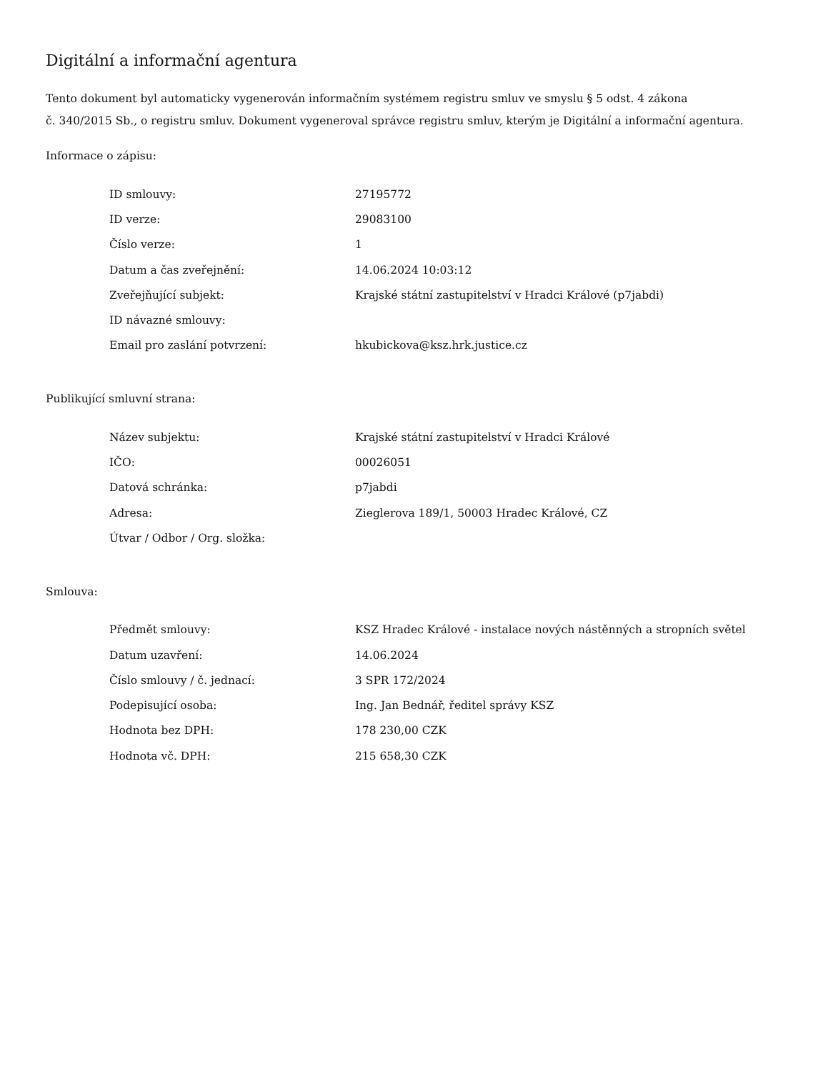Digitální a informační agentura
Tento dokument byl automaticky vygenerován informačním systémem registru smluv ve smyslu § 5 odst. 4 zákona
č. 340/2015 Sb., o registru smluv. Dokument vygeneroval správce registru smluv, kterým je Digitální a informační agentura.
Informace o zápisu:
| ID smlouvy: | 27195772 |
| ID verze: | 29083100 |
| Číslo verze: | 1 |
| Datum a čas zveřejnění: | 14.06.2024 10:03:12 |
| Zveřejňující subjekt: | Krajské státní zastupitelství v Hradci Králové (p7jabdi) |
| ID návazné smlouvy: | |
| Email pro zaslání potvrzení: | hkubickova@ksz.hrk.justice.cz |
Publikující smluvní strana:
| Název subjektu: | Krajské státní zastupitelství v Hradci Králové |
| IČO: | 00026051 |
| Datová schránka: | p7jabdi |
| Adresa: | Zieglerova 189/1, 50003 Hradec Králové, CZ |
| Útvar / Odbor / Org. složka: | |
Smlouva:
| Předmět smlouvy: | KSZ Hradec Králové - instalace nových nástěnných a stropních světel |
| Datum uzavření: | 14.06.2024 |
| Číslo smlouvy / č. jednací: | 3 SPR 172/2024 |
| Podepisující osoba: | Ing. Jan Bednář, ředitel správy KSZ |
| Hodnota bez DPH: | 178 230,00 CZK |
| Hodnota vč. DPH: | 215 658,30 CZK |